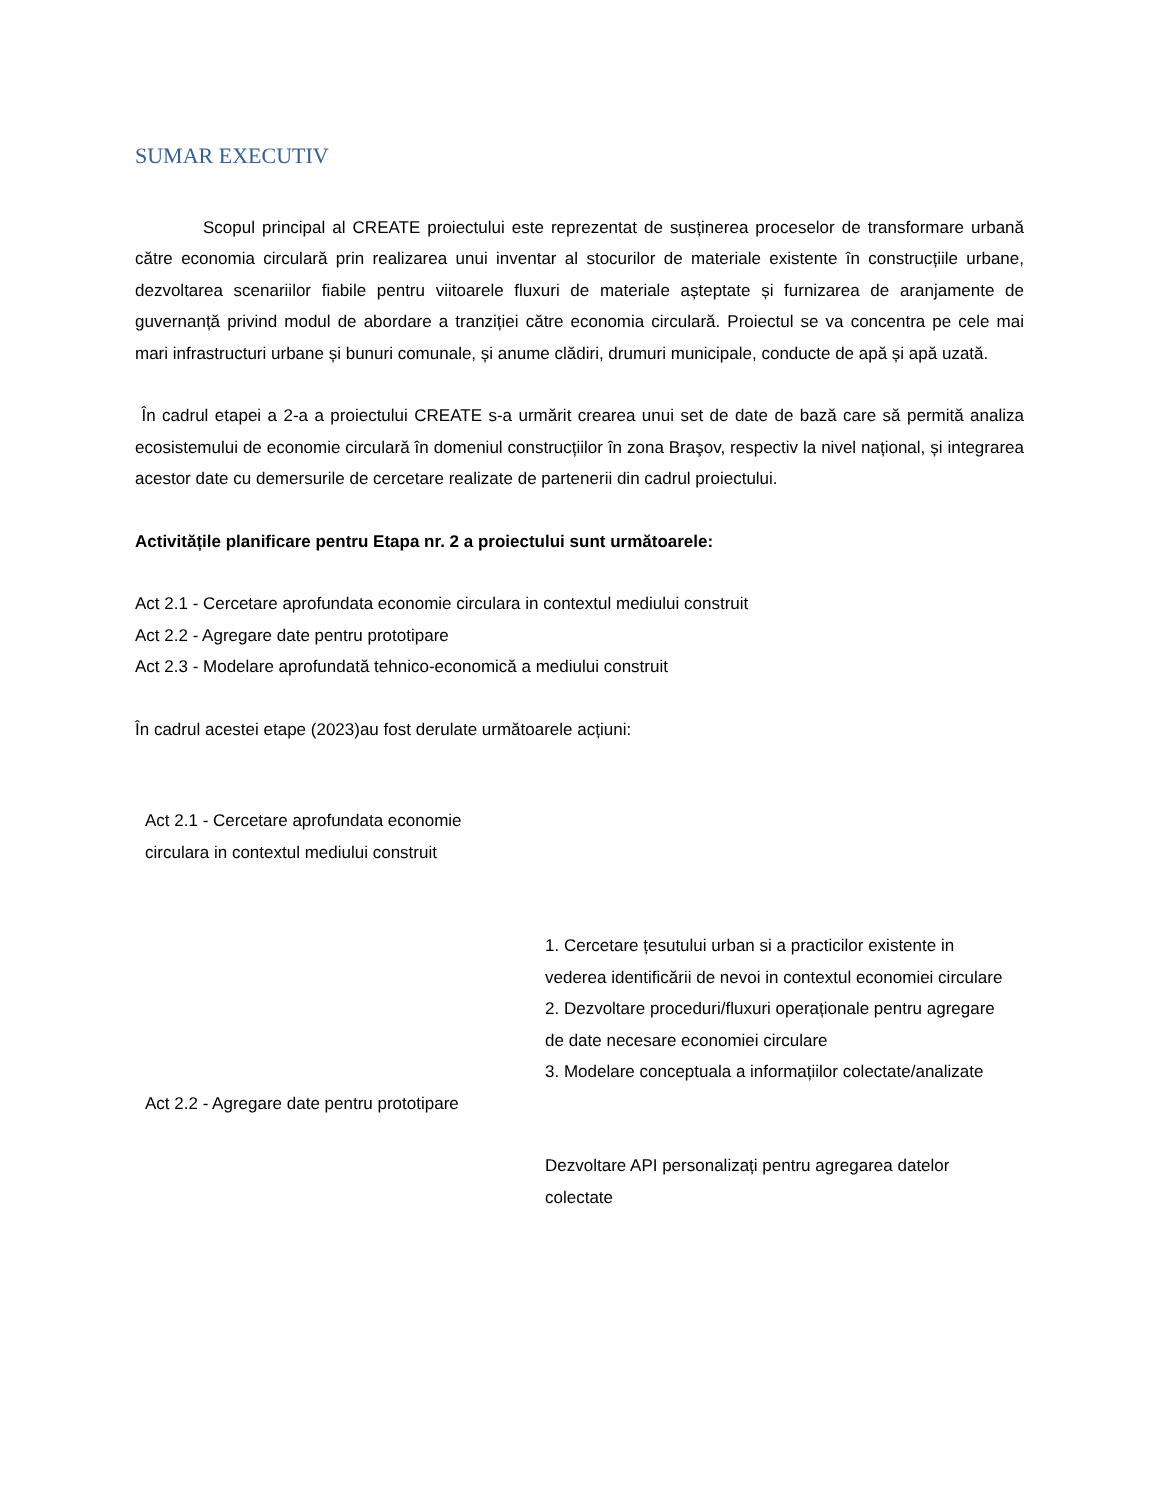SUMAR EXECUTIV
Scopul principal al CREATE proiectului este reprezentat de susținerea proceselor de transformare urbană către economia circulară prin realizarea unui inventar al stocurilor de materiale existente în construcțiile urbane, dezvoltarea scenariilor fiabile pentru viitoarele fluxuri de materiale așteptate și furnizarea de aranjamente de guvernanță privind modul de abordare a tranziției către economia circulară. Proiectul se va concentra pe cele mai mari infrastructuri urbane și bunuri comunale, și anume clădiri, drumuri municipale, conducte de apă și apă uzată.
În cadrul etapei a 2-a a proiectului CREATE s-a urmărit crearea unui set de date de bază care să permită analiza ecosistemului de economie circulară în domeniul construcțiilor în zona Braşov, respectiv la nivel național, și integrarea acestor date cu demersurile de cercetare realizate de partenerii din cadrul proiectului.
Activitățile planificare pentru Etapa nr. 2 a proiectului sunt următoarele:
Act 2.1 - Cercetare aprofundata economie circulara in contextul mediului construit
Act 2.2 - Agregare date pentru prototipare
Act 2.3 - Modelare aprofundată tehnico-economică a mediului construit
În cadrul acestei etape (2023)au fost derulate următoarele acțiuni:
| Act 2.1 - Cercetare aprofundata economie circulara in contextul mediului construit | |
| | 1. Cercetare țesutului urban si a practicilor existente in vederea identificării de nevoi in contextul economiei circulare 2. Dezvoltare proceduri/fluxuri operaționale pentru agregare de date necesare economiei circulare 3. Modelare conceptuala a informațiilor colectate/analizate |
| Act 2.2 - Agregare date pentru prototipare | |
| | Dezvoltare API personalizați pentru agregarea datelor colectate |